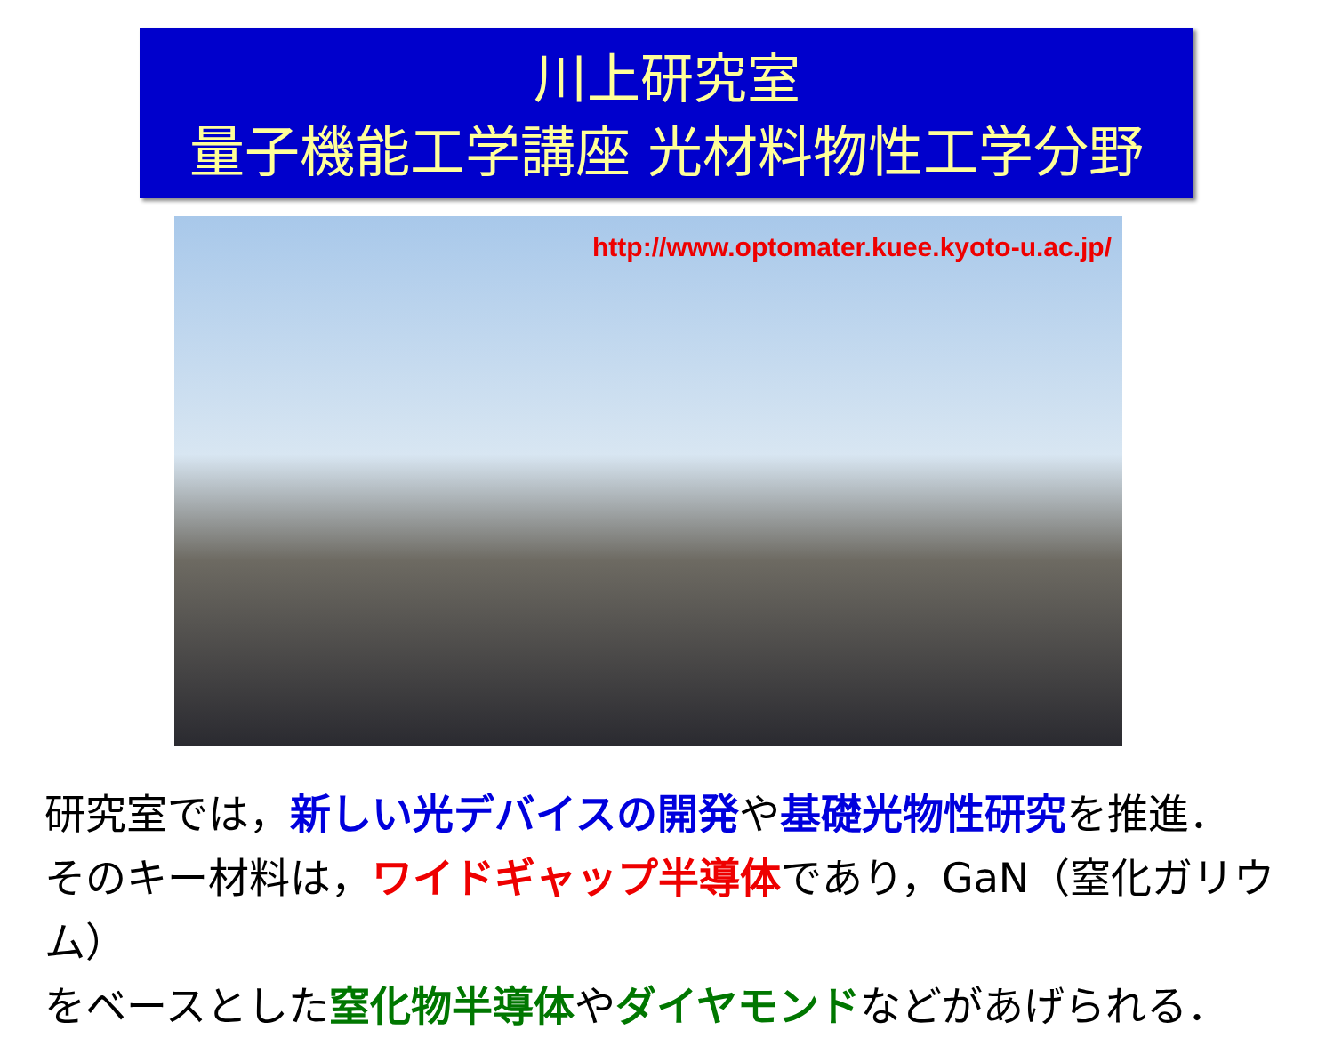川上研究室
量子機能工学講座 光材料物性工学分野
http://www.optomater.kuee.kyoto-u.ac.jp/
研究室では，新しい光デバイスの開発や基礎光物性研究を推進．
そのキー材料は，ワイドギャップ半導体であり，GaN（窒化ガリウム）
をベースとした窒化物半導体やダイヤモンドなどがあげられる．